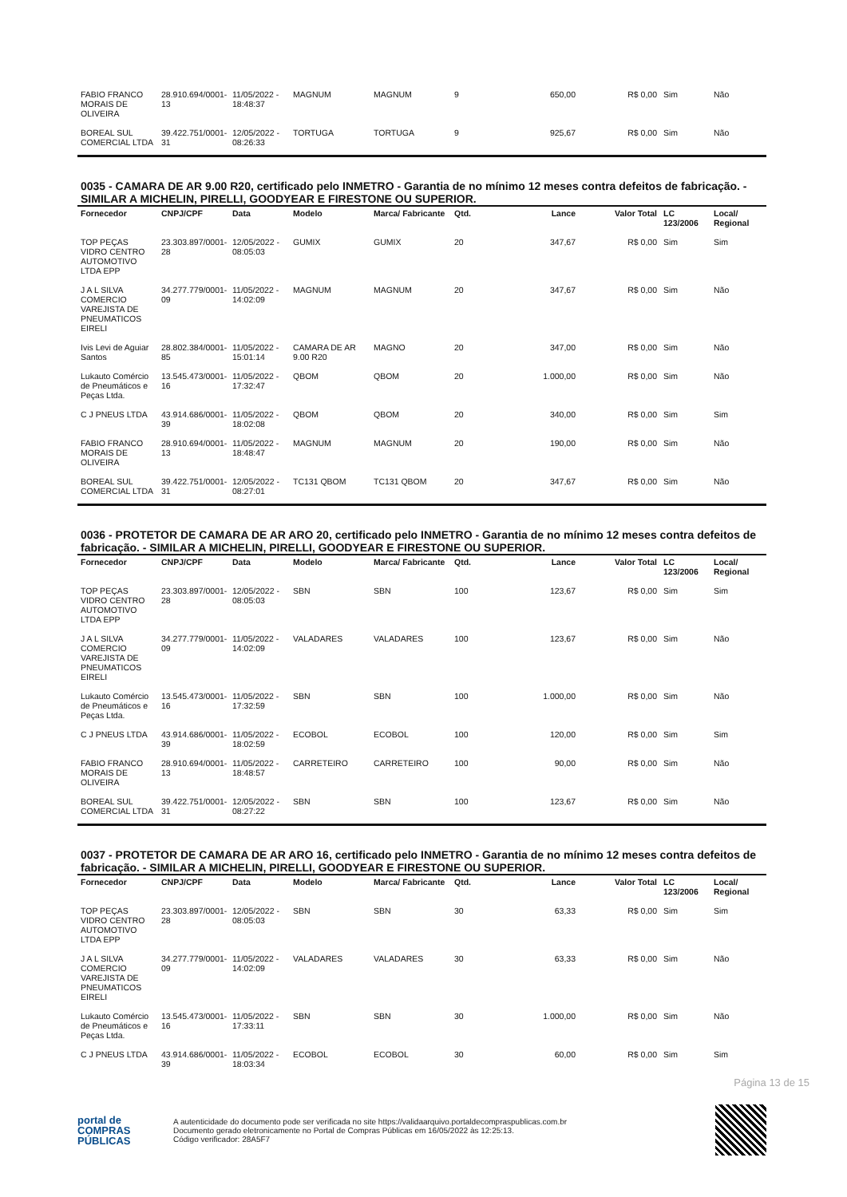| FABIO FRANCO MORAIS DE OLIVEIRA | 28.910.694/0001-13 | 11/05/2022 - 18:48:37 | MAGNUM | MAGNUM | 9 | 650,00 | R$ 0,00 | Sim | Não |
| BOREAL SUL COMERCIAL LTDA | 39.422.751/0001-31 | 12/05/2022 - 08:26:33 | TORTUGA | TORTUGA | 9 | 925,67 | R$ 0,00 | Sim | Não |
0035 - CAMARA DE AR 9.00 R20, certificado pelo INMETRO - Garantia de no mínimo 12 meses contra defeitos de fabricação. - SIMILAR A MICHELIN, PIRELLI, GOODYEAR E FIRESTONE OU SUPERIOR.
| Fornecedor | CNPJ/CPF | Data | Modelo | Marca/ Fabricante | Qtd. | Lance | Valor Total | LC 123/2006 | Local/ Regional |
| --- | --- | --- | --- | --- | --- | --- | --- | --- | --- |
| TOP PEÇAS VIDRO CENTRO AUTOMOTIVO LTDA EPP | 23.303.897/0001-28 | 12/05/2022 - 08:05:03 | GUMIX | GUMIX | 20 | 347,67 | R$ 0,00 | Sim | Sim |
| J A L SILVA COMERCIO VAREJISTA DE PNEUMATICOS EIRELI | 34.277.779/0001-09 | 11/05/2022 - 14:02:09 | MAGNUM | MAGNUM | 20 | 347,67 | R$ 0,00 | Sim | Não |
| Ivis Levi de Aguiar Santos | 28.802.384/0001-85 | 11/05/2022 - 15:01:14 | CAMARA DE AR 9.00 R20 | MAGNO | 20 | 347,00 | R$ 0,00 | Sim | Não |
| Lukauto Comércio de Pneumáticos e Peças Ltda. | 13.545.473/0001-16 | 11/05/2022 - 17:32:47 | QBOM | QBOM | 20 | 1.000,00 | R$ 0,00 | Sim | Não |
| C J PNEUS LTDA | 43.914.686/0001-39 | 11/05/2022 - 18:02:08 | QBOM | QBOM | 20 | 340,00 | R$ 0,00 | Sim | Sim |
| FABIO FRANCO MORAIS DE OLIVEIRA | 28.910.694/0001-13 | 11/05/2022 - 18:48:47 | MAGNUM | MAGNUM | 20 | 190,00 | R$ 0,00 | Sim | Não |
| BOREAL SUL COMERCIAL LTDA | 39.422.751/0001-31 | 12/05/2022 - 08:27:01 | TC131 QBOM | TC131 QBOM | 20 | 347,67 | R$ 0,00 | Sim | Não |
0036 - PROTETOR DE CAMARA DE AR ARO 20, certificado pelo INMETRO - Garantia de no mínimo 12 meses contra defeitos de fabricação. - SIMILAR A MICHELIN, PIRELLI, GOODYEAR E FIRESTONE OU SUPERIOR.
| Fornecedor | CNPJ/CPF | Data | Modelo | Marca/ Fabricante | Qtd. | Lance | Valor Total | LC 123/2006 | Local/ Regional |
| --- | --- | --- | --- | --- | --- | --- | --- | --- | --- |
| TOP PEÇAS VIDRO CENTRO AUTOMOTIVO LTDA EPP | 23.303.897/0001-28 | 12/05/2022 - 08:05:03 | SBN | SBN | 100 | 123,67 | R$ 0,00 | Sim | Sim |
| J A L SILVA COMERCIO VAREJISTA DE PNEUMATICOS EIRELI | 34.277.779/0001-09 | 11/05/2022 - 14:02:09 | VALADARES | VALADARES | 100 | 123,67 | R$ 0,00 | Sim | Não |
| Lukauto Comércio de Pneumáticos e Peças Ltda. | 13.545.473/0001-16 | 11/05/2022 - 17:32:59 | SBN | SBN | 100 | 1.000,00 | R$ 0,00 | Sim | Não |
| C J PNEUS LTDA | 43.914.686/0001-39 | 11/05/2022 - 18:02:59 | ECOBOL | ECOBOL | 100 | 120,00 | R$ 0,00 | Sim | Sim |
| FABIO FRANCO MORAIS DE OLIVEIRA | 28.910.694/0001-13 | 11/05/2022 - 18:48:57 | CARRETEIRO | CARRETEIRO | 100 | 90,00 | R$ 0,00 | Sim | Não |
| BOREAL SUL COMERCIAL LTDA | 39.422.751/0001-31 | 12/05/2022 - 08:27:22 | SBN | SBN | 100 | 123,67 | R$ 0,00 | Sim | Não |
0037 - PROTETOR DE CAMARA DE AR ARO 16, certificado pelo INMETRO - Garantia de no mínimo 12 meses contra defeitos de fabricação. - SIMILAR A MICHELIN, PIRELLI, GOODYEAR E FIRESTONE OU SUPERIOR.
| Fornecedor | CNPJ/CPF | Data | Modelo | Marca/ Fabricante | Qtd. | Lance | Valor Total | LC 123/2006 | Local/ Regional |
| --- | --- | --- | --- | --- | --- | --- | --- | --- | --- |
| TOP PEÇAS VIDRO CENTRO AUTOMOTIVO LTDA EPP | 23.303.897/0001-28 | 12/05/2022 - 08:05:03 | SBN | SBN | 30 | 63,33 | R$ 0,00 | Sim | Sim |
| J A L SILVA COMERCIO VAREJISTA DE PNEUMATICOS EIRELI | 34.277.779/0001-09 | 11/05/2022 - 14:02:09 | VALADARES | VALADARES | 30 | 63,33 | R$ 0,00 | Sim | Não |
| Lukauto Comércio de Pneumáticos e Peças Ltda. | 13.545.473/0001-16 | 11/05/2022 - 17:33:11 | SBN | SBN | 30 | 1.000,00 | R$ 0,00 | Sim | Não |
| C J PNEUS LTDA | 43.914.686/0001-39 | 11/05/2022 - 18:03:34 | ECOBOL | ECOBOL | 30 | 60,00 | R$ 0,00 | Sim | Sim |
Página 13 de 15
portal de
COMPRAS
PÚBLICAS
A autenticidade do documento pode ser verificada no site https://validaarquivo.portaldecompraspublicas.com.br
Documento gerado eletronicamente no Portal de Compras Públicas em 16/05/2022 às 12:25:13.
Código verificador: 28A5F7